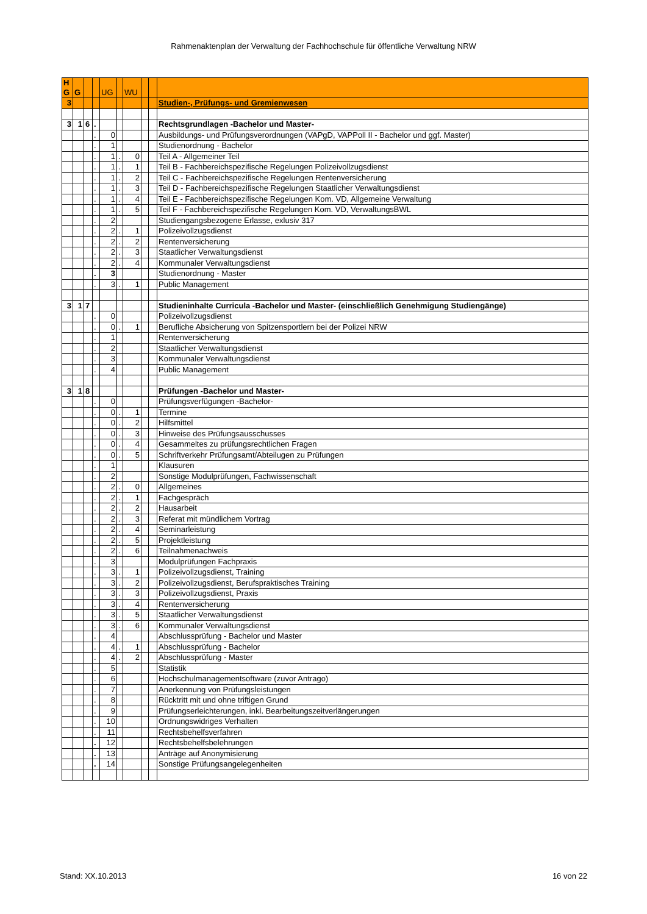Rahmenaktenplan der Verwaltung der Fachhochschule für öffentliche Verwaltung NRW
| H G | G | | | UG | | WU | | | |
| 3 | | | | | | | | | Studien-, Prüfungs- und Gremienwesen |
| 3 | 1 | 6 | . | | | | | | Rechtsgrundlagen -Bachelor und Master- |
| | | | . | 0 | | | | | Ausbildungs- und Prüfungsverordnungen (VAPgD, VAPPoll II - Bachelor und ggf. Master) |
| | | | . | 1 | | | | | Studienordnung - Bachelor |
| | | | . | 1 | . | 0 | | | Teil A - Allgemeiner Teil |
| | | | . | 1 | . | 1 | | | Teil B - Fachbereichspezifische Regelungen Polizeivollzugsdienst |
| | | | . | 1 | . | 2 | | | Teil C - Fachbereichspezifische Regelungen Rentenversicherung |
| | | | . | 1 | . | 3 | | | Teil D - Fachbereichspezifische Regelungen Staatlicher Verwaltungsdienst |
| | | | . | 1 | . | 4 | | | Teil E - Fachbereichspezifische Regelungen Kom. VD, Allgemeine Verwaltung |
| | | | . | 1 | . | 5 | | | Teil F - Fachbereichspezifische Regelungen Kom. VD, VerwaltungsBWL |
| | | | . | 2 | | | | | Studiengangsbezogene Erlasse, exlusiv 317 |
| | | | . | 2 | . | 1 | | | Polizeivollzugsdienst |
| | | | . | 2 | . | 2 | | | Rentenversicherung |
| | | | . | 2 | . | 3 | | | Staatlicher Verwaltungsdienst |
| | | | . | 2 | . | 4 | | | Kommunaler Verwaltungsdienst |
| | | | . | 3 | | | | | Studienordnung - Master |
| | | | . | 3 | . | 1 | | | Public Management |
| 3 | 1 | 7 | | | | | | | Studieninhalte Curricula -Bachelor und Master- (einschließlich Genehmigung Studiengänge) |
| | | | . | 0 | | | | | Polizeivollzugsdienst |
| | | | . | 0 | . | 1 | | | Berufliche Absicherung von Spitzensportlern bei der Polizei NRW |
| | | | . | 1 | | | | | Rentenversicherung |
| | | | . | 2 | | | | | Staatlicher Verwaltungsdienst |
| | | | . | 3 | | | | | Kommunaler Verwaltungsdienst |
| | | | . | 4 | | | | | Public Management |
| 3 | 1 | 8 | | | | | | | Prüfungen -Bachelor und Master- |
| | | | . | 0 | | | | | Prüfungsverfügungen -Bachelor- |
| | | | . | 0 | . | 1 | | | Termine |
| | | | . | 0 | . | 2 | | | Hilfsmittel |
| | | | . | 0 | . | 3 | | | Hinweise des Prüfungsausschusses |
| | | | . | 0 | . | 4 | | | Gesammeltes zu prüfungsrechtlichen Fragen |
| | | | . | 0 | . | 5 | | | Schriftverkehr Prüfungsamt/Abteilugen zu Prüfungen |
| | | | . | 1 | | | | | Klausuren |
| | | | . | 2 | | | | | Sonstige Modulprüfungen, Fachwissenschaft |
| | | | . | 2 | . | 0 | | | Allgemeines |
| | | | . | 2 | . | 1 | | | Fachgespräch |
| | | | . | 2 | . | 2 | | | Hausarbeit |
| | | | . | 2 | . | 3 | | | Referat mit mündlichem Vortrag |
| | | | . | 2 | . | 4 | | | Seminarleistung |
| | | | . | 2 | . | 5 | | | Projektleistung |
| | | | . | 2 | . | 6 | | | Teilnahmenachweis |
| | | | . | 3 | | | | | Modulprüfungen Fachpraxis |
| | | | . | 3 | . | 1 | | | Polizeivollzugsdienst, Training |
| | | | . | 3 | . | 2 | | | Polizeivollzugsdienst, Berufspraktisches Training |
| | | | . | 3 | . | 3 | | | Polizeivollzugsdienst, Praxis |
| | | | . | 3 | . | 4 | | | Rentenversicherung |
| | | | . | 3 | . | 5 | | | Staatlicher Verwaltungsdienst |
| | | | . | 3 | . | 6 | | | Kommunaler Verwaltungsdienst |
| | | | . | 4 | | | | | Abschlussprüfung - Bachelor und Master |
| | | | . | 4 | . | 1 | | | Abschlussprüfung - Bachelor |
| | | | . | 4 | . | 2 | | | Abschlussprüfung - Master |
| | | | . | 5 | | | | | Statistik |
| | | | . | 6 | | | | | Hochschulmanagementsoftware (zuvor Antrago) |
| | | | . | 7 | | | | | Anerkennung von Prüfungsleistungen |
| | | | . | 8 | | | | | Rücktritt mit und ohne triftigen Grund |
| | | | . | 9 | | | | | Prüfungserleichterungen, inkl. Bearbeitungszeitverlängerungen |
| | | | . | 10 | | | | | Ordnungswidriges Verhalten |
| | | | . | 11 | | | | | Rechtsbehelfsverfahren |
| | | | . | 12 | | | | | Rechtsbehelfsbelehrungen |
| | | | . | 13 | | | | | Anträge auf Anonymisierung |
| | | | . | 14 | | | | | Sonstige Prüfungsangelegenheiten |
Stand: XX.10.2013 16 von 22